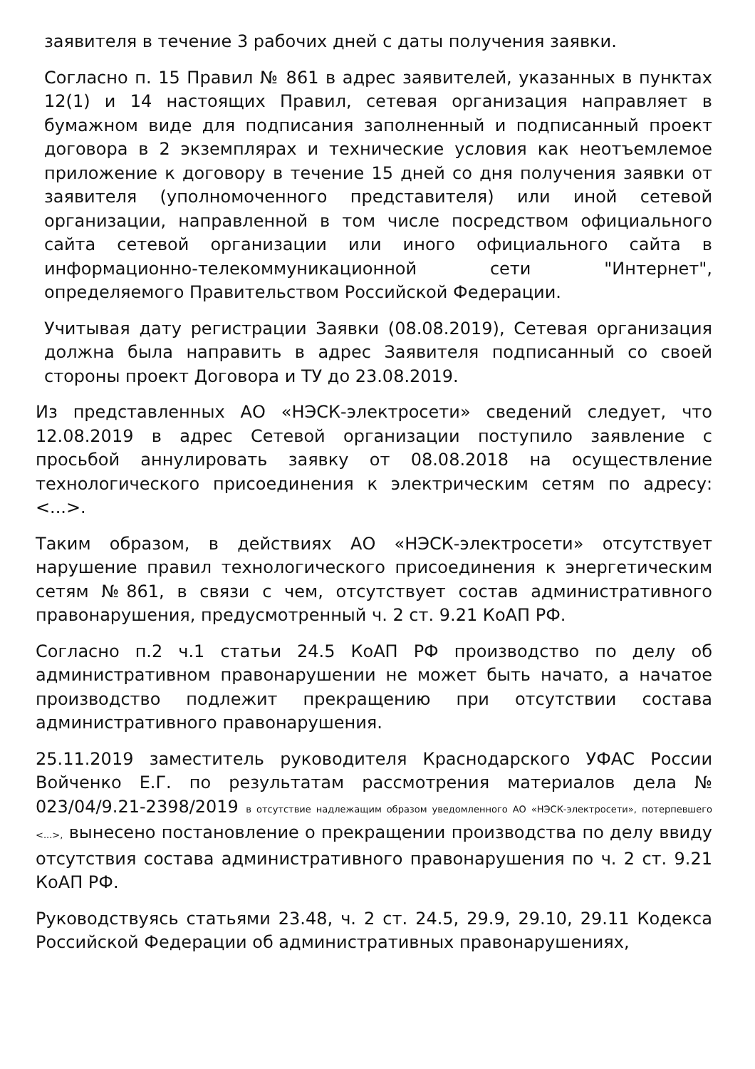заявителя в течение 3 рабочих дней с даты получения заявки.
Согласно п. 15 Правил № 861 в адрес заявителей, указанных в пунктах 12(1) и 14 настоящих Правил, сетевая организация направляет в бумажном виде для подписания заполненный и подписанный проект договора в 2 экземплярах и технические условия как неотъемлемое приложение к договору в течение 15 дней со дня получения заявки от заявителя (уполномоченного представителя) или иной сетевой организации, направленной в том числе посредством официального сайта сетевой организации или иного официального сайта в информационно-телекоммуникационной сети "Интернет", определяемого Правительством Российской Федерации.
Учитывая дату регистрации Заявки (08.08.2019), Сетевая организация должна была направить в адрес Заявителя подписанный со своей стороны проект Договора и ТУ до 23.08.2019.
Из представленных АО «НЭСК-электросети» сведений следует, что 12.08.2019 в адрес Сетевой организации поступило заявление с просьбой аннулировать заявку от 08.08.2018 на осуществление технологического присоединения к электрическим сетям по адресу: <...>.
Таким образом, в действиях АО «НЭСК-электросети» отсутствует нарушение правил технологического присоединения к энергетическим сетям №861, в связи с чем, отсутствует состав административного правонарушения, предусмотренный ч. 2 ст. 9.21 КоАП РФ.
Согласно п.2 ч.1 статьи 24.5 КоАП РФ производство по делу об административном правонарушении не может быть начато, а начатое производство подлежит прекращению при отсутствии состава административного правонарушения.
25.11.2019 заместитель руководителя Краснодарского УФАС России Войченко Е.Г. по результатам рассмотрения материалов дела № 023/04/9.21-2398/2019 в отсутствие надлежащим образом уведомленного АО «НЭСК-электросети», потерпевшего <...>, вынесено постановление о прекращении производства по делу ввиду отсутствия состава административного правонарушения по ч. 2 ст. 9.21 КоАП РФ.
Руководствуясь статьями 23.48, ч. 2 ст. 24.5, 29.9, 29.10, 29.11 Кодекса Российской Федерации об административных правонарушениях,